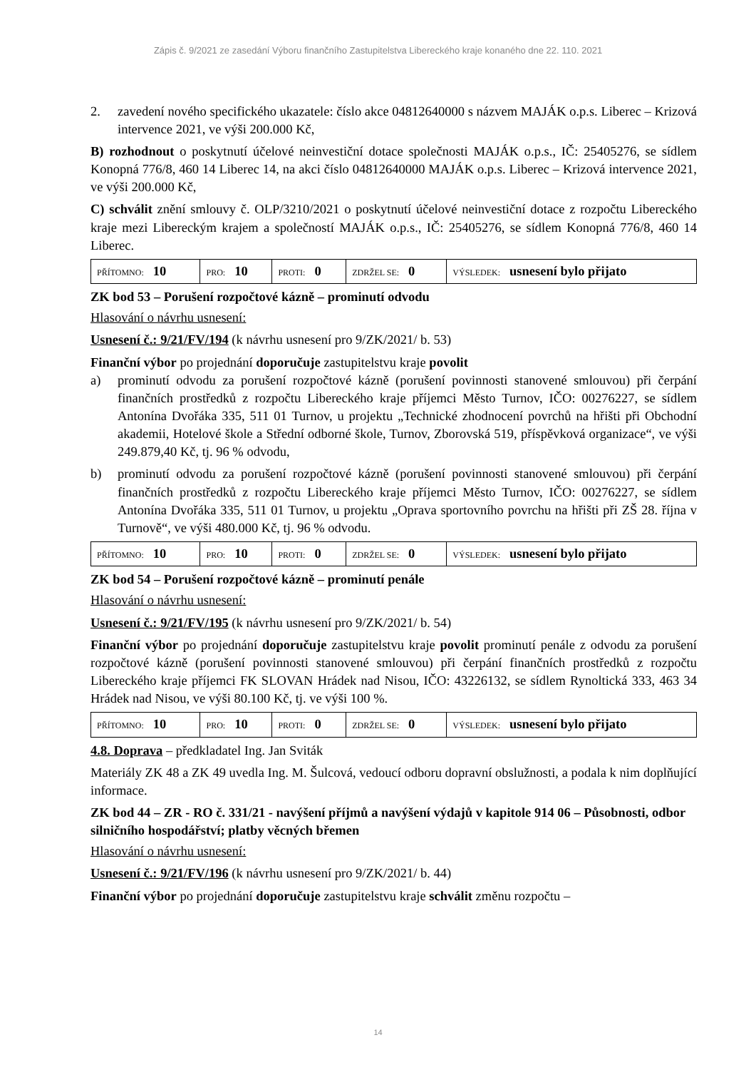Zápis č. 9/2021 ze zasedání Výboru finančního Zastupitelstva Libereckého kraje konaného dne 22. 110. 2021
2. zavedení nového specifického ukazatele: číslo akce 04812640000 s názvem MAJÁK o.p.s. Liberec – Krizová intervence 2021, ve výši 200.000 Kč,
B) rozhodnout o poskytnutí účelové neinvestiční dotace společnosti MAJÁK o.p.s., IČ: 25405276, se sídlem Konopná 776/8, 460 14 Liberec 14, na akci číslo 04812640000 MAJÁK o.p.s. Liberec – Krizová intervence 2021, ve výši 200.000 Kč,
C) schválit znění smlouvy č. OLP/3210/2021 o poskytnutí účelové neinvestiční dotace z rozpočtu Libereckého kraje mezi Libereckým krajem a společností MAJÁK o.p.s., IČ: 25405276, se sídlem Konopná 776/8, 460 14 Liberec.
| PŘÍTOMNO: 10 | PRO: 10 | PROTI: 0 | ZDRŽEL SE: 0 | VÝSLEDEK: usnesení bylo přijato |
ZK bod 53 – Porušení rozpočtové kázně – prominutí odvodu
Hlasování o návrhu usnesení:
Usnesení č.: 9/21/FV/194 (k návrhu usnesení pro 9/ZK/2021/ b. 53)
Finanční výbor po projednání doporučuje zastupitelstvu kraje povolit
a) prominutí odvodu za porušení rozpočtové kázně (porušení povinnosti stanovené smlouvou) při čerpání finančních prostředků z rozpočtu Libereckého kraje příjemci Město Turnov, IČO: 00276227, se sídlem Antonína Dvořáka 335, 511 01 Turnov, u projektu „Technické zhodnocení povrchů na hřišti při Obchodní akademii, Hotelové škole a Střední odborné škole, Turnov, Zborovská 519, příspěvková organizace“, ve výši 249.879,40 Kč, tj. 96 % odvodu,
b) prominutí odvodu za porušení rozpočtové kázně (porušení povinnosti stanovené smlouvou) při čerpání finančních prostředků z rozpočtu Libereckého kraje příjemci Město Turnov, IČO: 00276227, se sídlem Antonína Dvořáka 335, 511 01 Turnov, u projektu „Oprava sportovního povrchu na hřišti při ZŠ 28. října v Turnově“, ve výši 480.000 Kč, tj. 96 % odvodu.
| PŘÍTOMNO: 10 | PRO: 10 | PROTI: 0 | ZDRŽEL SE: 0 | VÝSLEDEK: usnesení bylo přijato |
ZK bod 54 – Porušení rozpočtové kázně – prominutí penále
Hlasování o návrhu usnesení:
Usnesení č.: 9/21/FV/195 (k návrhu usnesení pro 9/ZK/2021/ b. 54)
Finanční výbor po projednání doporučuje zastupitelstvu kraje povolit prominutí penále z odvodu za porušení rozpočtové kázně (porušení povinnosti stanovené smlouvou) při čerpání finančních prostředků z rozpočtu Libereckého kraje příjemci FK SLOVAN Hrádek nad Nisou, IČO: 43226132, se sídlem Rynoltická 333, 463 34 Hrádek nad Nisou, ve výši 80.100 Kč, tj. ve výši 100 %.
| PŘÍTOMNO: 10 | PRO: 10 | PROTI: 0 | ZDRŽEL SE: 0 | VÝSLEDEK: usnesení bylo přijato |
4.8. Doprava – předkladatel Ing. Jan Sviták
Materiály ZK 48 a ZK 49 uvedla Ing. M. Šulcová, vedoucí odboru dopravní obslužnosti, a podala k nim doplňující informace.
ZK bod 44 – ZR - RO č. 331/21 - navýšení příjmů a navýšení výdajů v kapitole 914 06 – Působnosti, odbor silničního hospodářství; platby věcných břemen
Hlasování o návrhu usnesení:
Usnesení č.: 9/21/FV/196 (k návrhu usnesení pro 9/ZK/2021/ b. 44)
Finanční výbor po projednání doporučuje zastupitelstvu kraje schválit změnu rozpočtu –
14